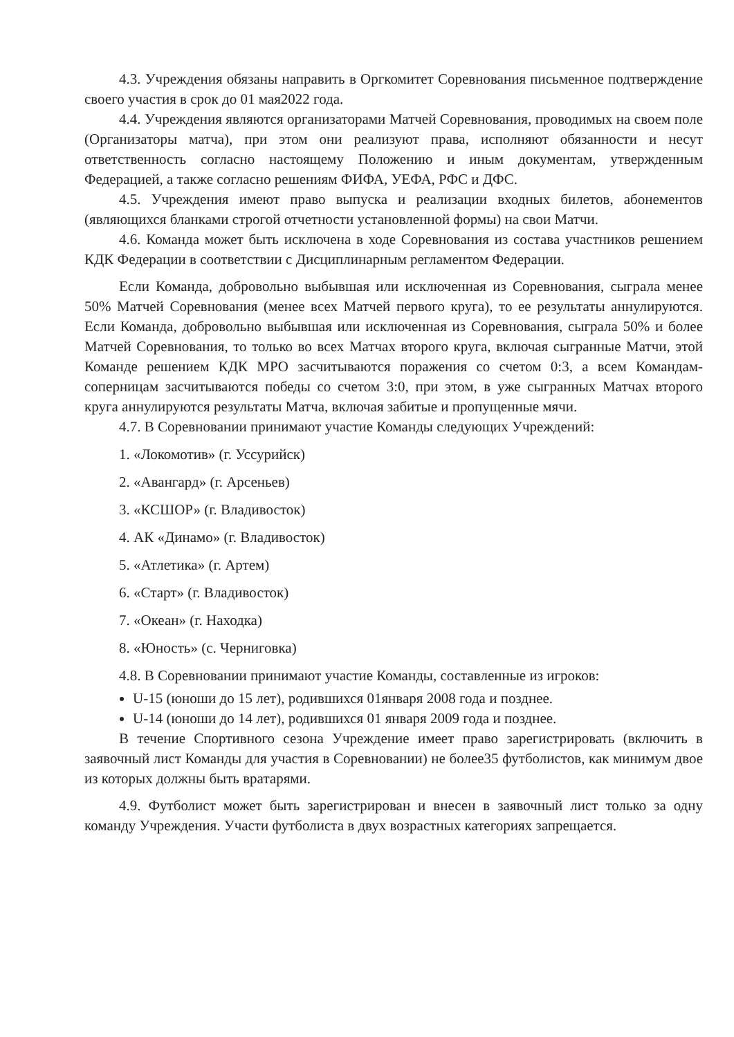4.3. Учреждения обязаны направить в Оргкомитет Соревнования письменное подтверждение своего участия в срок до 01 мая2022 года.
4.4. Учреждения являются организаторами Матчей Соревнования, проводимых на своем поле (Организаторы матча), при этом они реализуют права, исполняют обязанности и несут ответственность согласно настоящему Положению и иным документам, утвержденным Федерацией, а также согласно решениям ФИФА, УЕФА, РФС и ДФС.
4.5. Учреждения имеют право выпуска и реализации входных билетов, абонементов (являющихся бланками строгой отчетности установленной формы) на свои Матчи.
4.6. Команда может быть исключена в ходе Соревнования из состава участников решением КДК Федерации в соответствии с Дисциплинарным регламентом Федерации.
Если Команда, добровольно выбывшая или исключенная из Соревнования, сыграла менее 50% Матчей Соревнования (менее всех Матчей первого круга), то ее результаты аннулируются. Если Команда, добровольно выбывшая или исключенная из Соревнования, сыграла 50% и более Матчей Соревнования, то только во всех Матчах второго круга, включая сыгранные Матчи, этой Команде решением КДК МРО засчитываются поражения со счетом 0:3, а всем Командам-соперницам засчитываются победы со счетом 3:0, при этом, в уже сыгранных Матчах второго круга аннулируются результаты Матча, включая забитые и пропущенные мячи.
4.7. В Соревновании принимают участие Команды следующих Учреждений:
1. «Локомотив» (г. Уссурийск)
2. «Авангард» (г. Арсеньев)
3. «КСШОР» (г. Владивосток)
4. АК «Динамо» (г. Владивосток)
5. «Атлетика» (г. Артем)
6. «Старт» (г. Владивосток)
7. «Океан» (г. Находка)
8. «Юность» (с. Черниговка)
4.8. В Соревновании принимают участие Команды, составленные из игроков:
U-15 (юноши до 15 лет), родившихся 01января 2008 года и позднее.
U-14 (юноши до 14 лет), родившихся 01 января 2009 года и позднее.
В течение Спортивного сезона Учреждение имеет право зарегистрировать (включить в заявочный лист Команды для участия в Соревновании) не более35 футболистов, как минимум двое из которых должны быть вратарями.
4.9. Футболист может быть зарегистрирован и внесен в заявочный лист только за одну команду Учреждения. Участи футболиста в двух возрастных категориях запрещается.